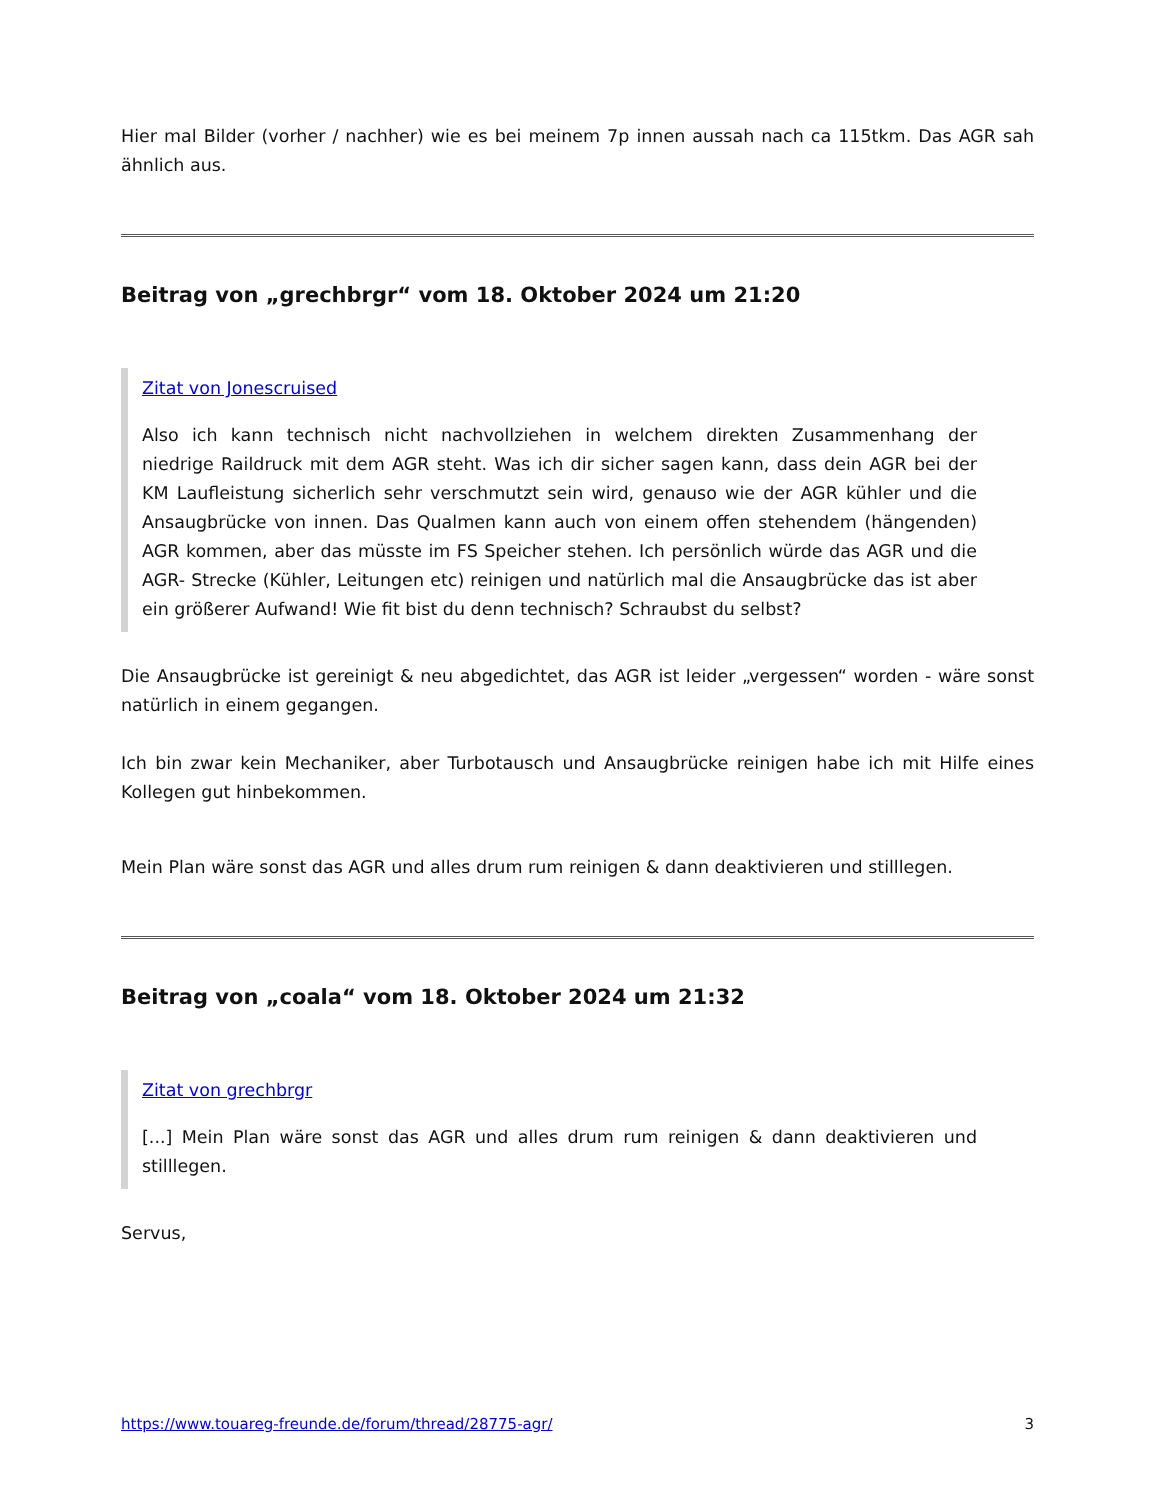Hier mal Bilder (vorher / nachher) wie es bei meinem 7p innen aussah nach ca 115tkm. Das AGR sah ähnlich aus.
Beitrag von „grechbrgr“ vom 18. Oktober 2024 um 21:20
Zitat von Jonescruised
Also ich kann technisch nicht nachvollziehen in welchem direkten Zusammenhang der niedrige Raildruck mit dem AGR steht. Was ich dir sicher sagen kann, dass dein AGR bei der KM Laufleistung sicherlich sehr verschmutzt sein wird, genauso wie der AGR kühler und die Ansaugbrücke von innen. Das Qualmen kann auch von einem offen stehendem (hängenden) AGR kommen, aber das müsste im FS Speicher stehen. Ich persönlich würde das AGR und die AGR- Strecke (Kühler, Leitungen etc) reinigen und natürlich mal die Ansaugbrücke das ist aber ein größerer Aufwand! Wie fit bist du denn technisch? Schraubst du selbst?
Die Ansaugbrücke ist gereinigt & neu abgedichtet, das AGR ist leider „vergessen“ worden - wäre sonst natürlich in einem gegangen.
Ich bin zwar kein Mechaniker, aber Turbotausch und Ansaugbrücke reinigen habe ich mit Hilfe eines Kollegen gut hinbekommen.
Mein Plan wäre sonst das AGR und alles drum rum reinigen & dann deaktivieren und stilllegen.
Beitrag von „coala“ vom 18. Oktober 2024 um 21:32
Zitat von grechbrgr
[...] Mein Plan wäre sonst das AGR und alles drum rum reinigen & dann deaktivieren und stilllegen.
Servus,
https://www.touareg-freunde.de/forum/thread/28775-agr/ 3